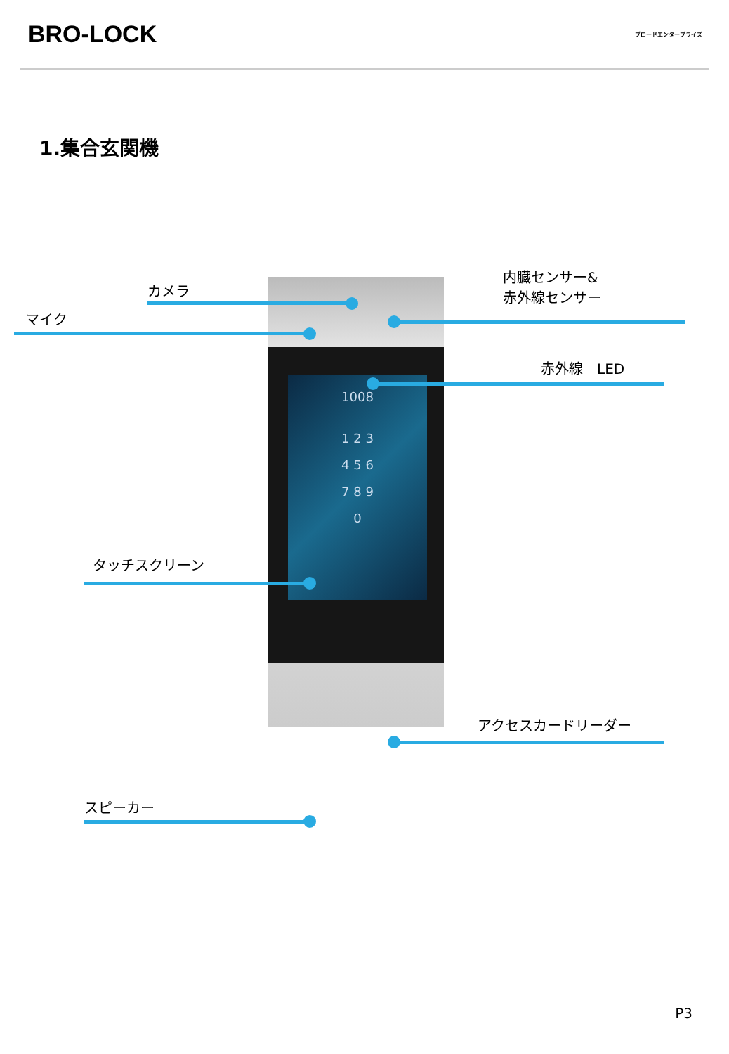BRO-LOCK
ブロードエンタープライズ
1.集合玄関機
1008
1 2 3
4 5 6
7 8 9
0
カメラ
マイク
内臓センサー&
赤外線センサー
赤外線　LED
タッチスクリーン
アクセスカードリーダー
スピーカー
P3